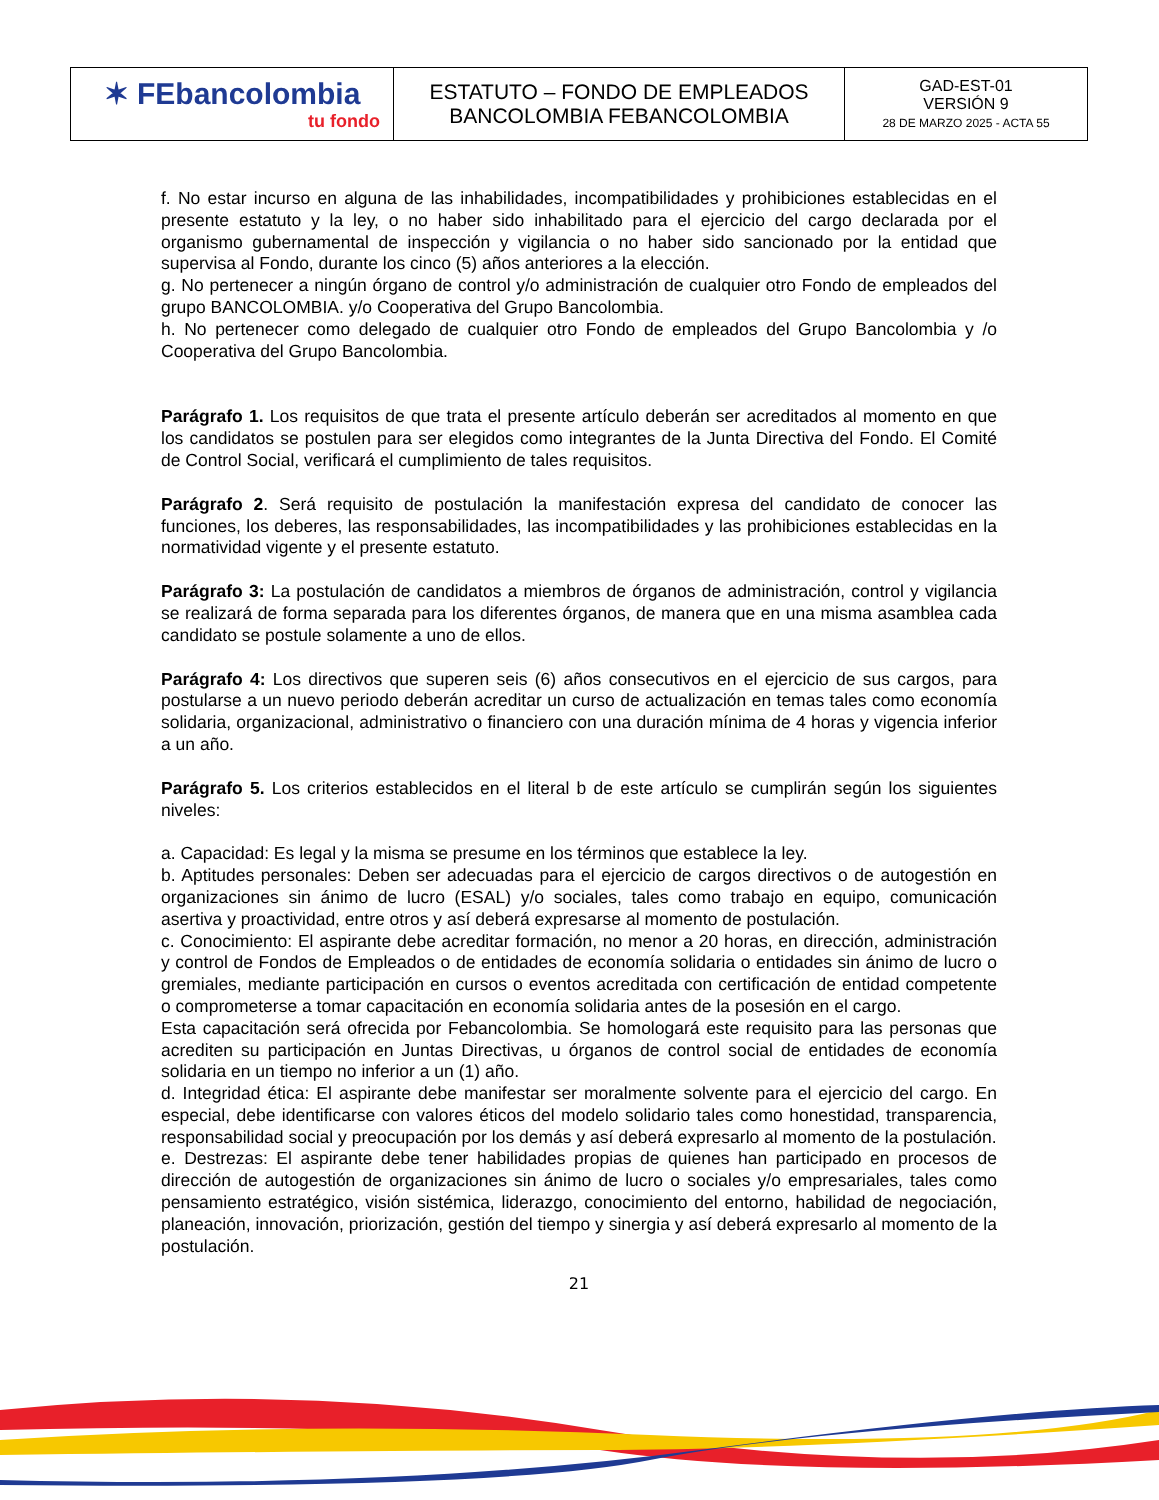| ✶ FEbancolombia tu fondo | ESTATUTO – FONDO DE EMPLEADOS BANCOLOMBIA FEBANCOLOMBIA | GAD-EST-01 VERSIÓN 9 28 DE MARZO 2025 - ACTA 55 |
f. No estar incurso en alguna de las inhabilidades, incompatibilidades y prohibiciones establecidas en el presente estatuto y la ley, o no haber sido inhabilitado para el ejercicio del cargo declarada por el organismo gubernamental de inspección y vigilancia o no haber sido sancionado por la entidad que supervisa al Fondo, durante los cinco (5) años anteriores a la elección.
g. No pertenecer a ningún órgano de control y/o administración de cualquier otro Fondo de empleados del grupo BANCOLOMBIA. y/o Cooperativa del Grupo Bancolombia.
h. No pertenecer como delegado de cualquier otro Fondo de empleados del Grupo Bancolombia y /o Cooperativa del Grupo Bancolombia.
Parágrafo 1. Los requisitos de que trata el presente artículo deberán ser acreditados al momento en que los candidatos se postulen para ser elegidos como integrantes de la Junta Directiva del Fondo. El Comité de Control Social, verificará el cumplimiento de tales requisitos.
Parágrafo 2. Será requisito de postulación la manifestación expresa del candidato de conocer las funciones, los deberes, las responsabilidades, las incompatibilidades y las prohibiciones establecidas en la normatividad vigente y el presente estatuto.
Parágrafo 3: La postulación de candidatos a miembros de órganos de administración, control y vigilancia se realizará de forma separada para los diferentes órganos, de manera que en una misma asamblea cada candidato se postule solamente a uno de ellos.
Parágrafo 4: Los directivos que superen seis (6) años consecutivos en el ejercicio de sus cargos, para postularse a un nuevo periodo deberán acreditar un curso de actualización en temas tales como economía solidaria, organizacional, administrativo o financiero con una duración mínima de 4 horas y vigencia inferior a un año.
Parágrafo 5. Los criterios establecidos en el literal b de este artículo se cumplirán según los siguientes niveles:
a. Capacidad: Es legal y la misma se presume en los términos que establece la ley.
b. Aptitudes personales: Deben ser adecuadas para el ejercicio de cargos directivos o de autogestión en organizaciones sin ánimo de lucro (ESAL) y/o sociales, tales como trabajo en equipo, comunicación asertiva y proactividad, entre otros y así deberá expresarse al momento de postulación.
c. Conocimiento: El aspirante debe acreditar formación, no menor a 20 horas, en dirección, administración y control de Fondos de Empleados o de entidades de economía solidaria o entidades sin ánimo de lucro o gremiales, mediante participación en cursos o eventos acreditada con certificación de entidad competente o comprometerse a tomar capacitación en economía solidaria antes de la posesión en el cargo.
Esta capacitación será ofrecida por Febancolombia. Se homologará este requisito para las personas que acrediten su participación en Juntas Directivas, u órganos de control social de entidades de economía solidaria en un tiempo no inferior a un (1) año.
d. Integridad ética: El aspirante debe manifestar ser moralmente solvente para el ejercicio del cargo. En especial, debe identificarse con valores éticos del modelo solidario tales como honestidad, transparencia, responsabilidad social y preocupación por los demás y así deberá expresarlo al momento de la postulación.
e. Destrezas: El aspirante debe tener habilidades propias de quienes han participado en procesos de dirección de autogestión de organizaciones sin ánimo de lucro o sociales y/o empresariales, tales como pensamiento estratégico, visión sistémica, liderazgo, conocimiento del entorno, habilidad de negociación, planeación, innovación, priorización, gestión del tiempo y sinergia y así deberá expresarlo al momento de la postulación.
21